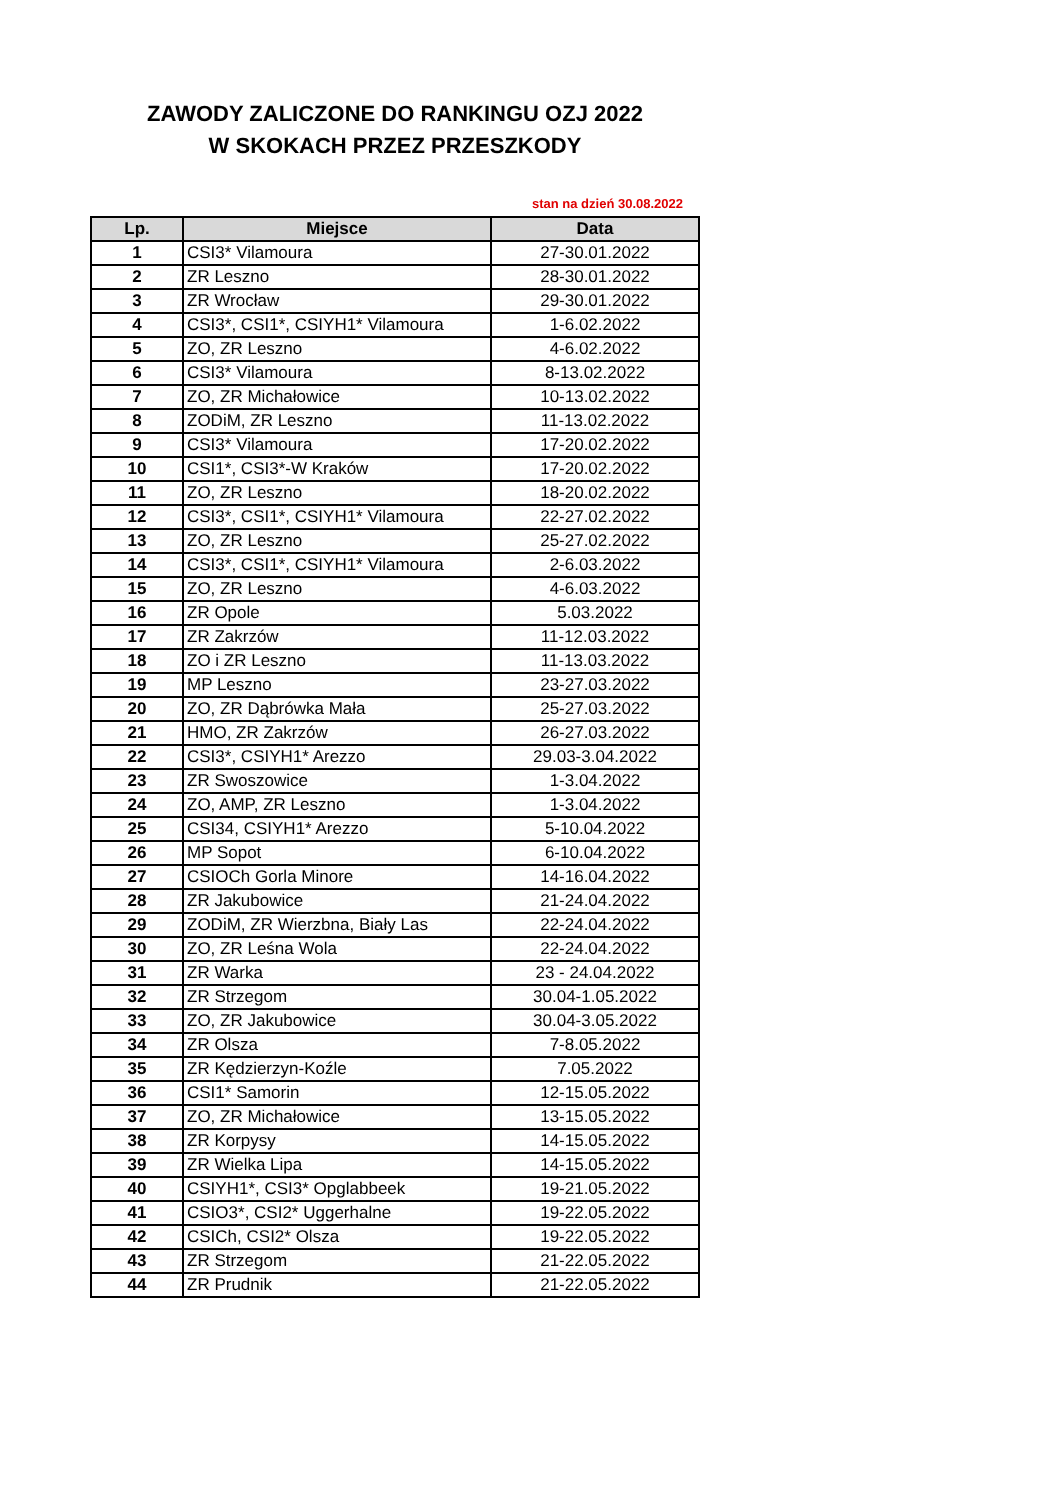ZAWODY ZALICZONE DO RANKINGU OZJ 2022
W SKOKACH PRZEZ PRZESZKODY
stan na dzień 30.08.2022
| Lp. | Miejsce | Data |
| --- | --- | --- |
| 1 | CSI3* Vilamoura | 27-30.01.2022 |
| 2 | ZR Leszno | 28-30.01.2022 |
| 3 | ZR Wrocław | 29-30.01.2022 |
| 4 | CSI3*, CSI1*, CSIYH1* Vilamoura | 1-6.02.2022 |
| 5 | ZO, ZR Leszno | 4-6.02.2022 |
| 6 | CSI3* Vilamoura | 8-13.02.2022 |
| 7 | ZO, ZR Michałowice | 10-13.02.2022 |
| 8 | ZODiM, ZR Leszno | 11-13.02.2022 |
| 9 | CSI3* Vilamoura | 17-20.02.2022 |
| 10 | CSI1*, CSI3*-W Kraków | 17-20.02.2022 |
| 11 | ZO, ZR Leszno | 18-20.02.2022 |
| 12 | CSI3*, CSI1*, CSIYH1* Vilamoura | 22-27.02.2022 |
| 13 | ZO, ZR Leszno | 25-27.02.2022 |
| 14 | CSI3*, CSI1*, CSIYH1* Vilamoura | 2-6.03.2022 |
| 15 | ZO, ZR Leszno | 4-6.03.2022 |
| 16 | ZR Opole | 5.03.2022 |
| 17 | ZR Zakrzów | 11-12.03.2022 |
| 18 | ZO i ZR Leszno | 11-13.03.2022 |
| 19 | MP Leszno | 23-27.03.2022 |
| 20 | ZO, ZR Dąbrówka Mała | 25-27.03.2022 |
| 21 | HMO, ZR Zakrzów | 26-27.03.2022 |
| 22 | CSI3*, CSIYH1* Arezzo | 29.03-3.04.2022 |
| 23 | ZR Swoszowice | 1-3.04.2022 |
| 24 | ZO, AMP, ZR Leszno | 1-3.04.2022 |
| 25 | CSI34, CSIYH1* Arezzo | 5-10.04.2022 |
| 26 | MP Sopot | 6-10.04.2022 |
| 27 | CSIOCh Gorla Minore | 14-16.04.2022 |
| 28 | ZR Jakubowice | 21-24.04.2022 |
| 29 | ZODiM, ZR Wierzbna, Biały Las | 22-24.04.2022 |
| 30 | ZO, ZR Leśna Wola | 22-24.04.2022 |
| 31 | ZR Warka | 23 - 24.04.2022 |
| 32 | ZR Strzegom | 30.04-1.05.2022 |
| 33 | ZO, ZR Jakubowice | 30.04-3.05.2022 |
| 34 | ZR Olsza | 7-8.05.2022 |
| 35 | ZR Kędzierzyn-Koźle | 7.05.2022 |
| 36 | CSI1* Samorin | 12-15.05.2022 |
| 37 | ZO, ZR Michałowice | 13-15.05.2022 |
| 38 | ZR Korpysy | 14-15.05.2022 |
| 39 | ZR Wielka Lipa | 14-15.05.2022 |
| 40 | CSIYH1*, CSI3* Opglabbeek | 19-21.05.2022 |
| 41 | CSIO3*, CSI2* Uggerhalne | 19-22.05.2022 |
| 42 | CSICh, CSI2* Olsza | 19-22.05.2022 |
| 43 | ZR Strzegom | 21-22.05.2022 |
| 44 | ZR Prudnik | 21-22.05.2022 |